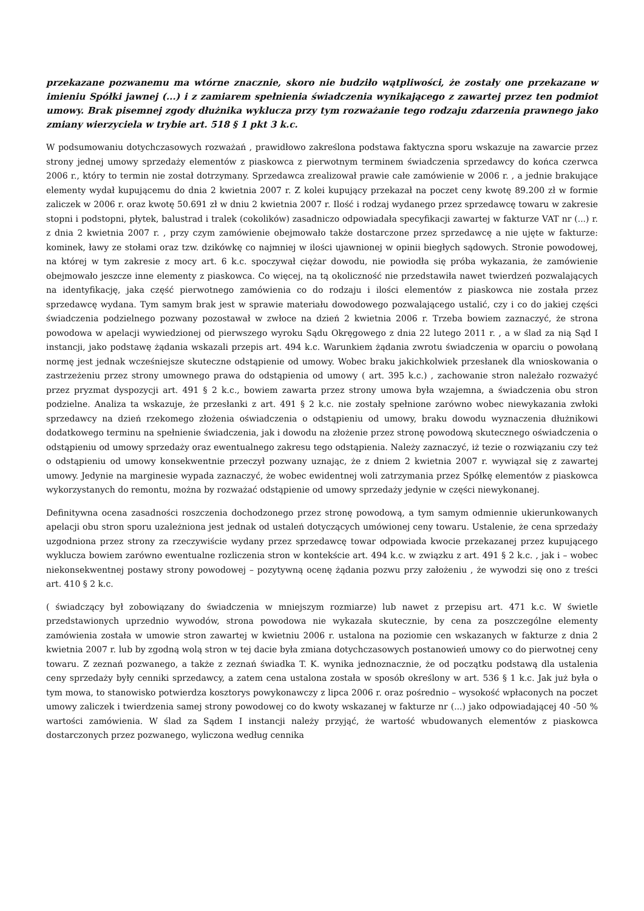przekazane pozwanemu ma wtórne znacznie, skoro nie budziło wątpliwości, że zostały one przekazane w imieniu Spółki jawnej (...) i z zamiarem spełnienia świadczenia wynikającego z zawartej przez ten podmiot umowy. Brak pisemnej zgody dłużnika wyklucza przy tym rozważanie tego rodzaju zdarzenia prawnego jako zmiany wierzyciela w trybie art. 518 § 1 pkt 3 k.c.
W podsumowaniu dotychczasowych rozważań , prawidłowo zakreślona podstawa faktyczna sporu wskazuje na zawarcie przez strony jednej umowy sprzedaży elementów z piaskowca z pierwotnym terminem świadczenia sprzedawcy do końca czerwca 2006 r., który to termin nie został dotrzymany. Sprzedawca zrealizował prawie całe zamówienie w 2006 r. , a jednie brakujące elementy wydał kupującemu do dnia 2 kwietnia 2007 r. Z kolei kupujący przekazał na poczet ceny kwotę 89.200 zł w formie zaliczek w 2006 r. oraz kwotę 50.691 zł w dniu 2 kwietnia 2007 r. Ilość i rodzaj wydanego przez sprzedawcę towaru w zakresie stopni i podstopni, płytek, balustrad i tralek (cokolików) zasadniczo odpowiadała specyfikacji zawartej w fakturze VAT nr (...) r. z dnia 2 kwietnia 2007 r. , przy czym zamówienie obejmowało także dostarczone przez sprzedawcę a nie ujęte w fakturze: kominek, ławy ze stołami oraz tzw. dzikówkę co najmniej w ilości ujawnionej w opinii biegłych sądowych. Stronie powodowej, na której w tym zakresie z mocy art. 6 k.c. spoczywał ciężar dowodu, nie powiodła się próba wykazania, że zamówienie obejmowało jeszcze inne elementy z piaskowca. Co więcej, na tą okoliczność nie przedstawiła nawet twierdzeń pozwalających na identyfikację, jaka część pierwotnego zamówienia co do rodzaju i ilości elementów z piaskowca nie została przez sprzedawcę wydana. Tym samym brak jest w sprawie materiału dowodowego pozwalającego ustalić, czy i co do jakiej części świadczenia podzielnego pozwany pozostawał w zwłoce na dzień 2 kwietnia 2006 r. Trzeba bowiem zaznaczyć, że strona powodowa w apelacji wywiedzionej od pierwszego wyroku Sądu Okręgowego z dnia 22 lutego 2011 r. , a w ślad za nią Sąd I instancji, jako podstawę żądania wskazali przepis art. 494 k.c. Warunkiem żądania zwrotu świadczenia w oparciu o powołaną normę jest jednak wcześniejsze skuteczne odstąpienie od umowy. Wobec braku jakichkolwiek przesłanek dla wnioskowania o zastrzeżeniu przez strony umownego prawa do odstąpienia od umowy ( art. 395 k.c.) , zachowanie stron należało rozważyć przez pryzmat dyspozycji art. 491 § 2 k.c., bowiem zawarta przez strony umowa była wzajemna, a świadczenia obu stron podzielne. Analiza ta wskazuje, że przesłanki z art. 491 § 2 k.c. nie zostały spełnione zarówno wobec niewykazania zwłoki sprzedawcy na dzień rzekomego złożenia oświadczenia o odstąpieniu od umowy, braku dowodu wyznaczenia dłużnikowi dodatkowego terminu na spełnienie świadczenia, jak i dowodu na złożenie przez stronę powodową skutecznego oświadczenia o odstąpieniu od umowy sprzedaży oraz ewentualnego zakresu tego odstąpienia. Należy zaznaczyć, iż tezie o rozwiązaniu czy też o odstąpieniu od umowy konsekwentnie przeczył pozwany uznając, że z dniem 2 kwietnia 2007 r. wywiązał się z zawartej umowy. Jedynie na marginesie wypada zaznaczyć, że wobec ewidentnej woli zatrzymania przez Spółkę elementów z piaskowca wykorzystanych do remontu, można by rozważać odstąpienie od umowy sprzedaży jedynie w części niewykonanej.
Definitywna ocena zasadności roszczenia dochodzonego przez stronę powodową, a tym samym odmiennie ukierunkowanych apelacji obu stron sporu uzależniona jest jednak od ustaleń dotyczących umówionej ceny towaru. Ustalenie, że cena sprzedaży uzgodniona przez strony za rzeczywiście wydany przez sprzedawcę towar odpowiada kwocie przekazanej przez kupującego wyklucza bowiem zarówno ewentualne rozliczenia stron w kontekście art. 494 k.c. w związku z art. 491 § 2 k.c. , jak i – wobec niekonsekwentnej postawy strony powodowej – pozytywną ocenę żądania pozwu przy założeniu , że wywodzi się ono z treści art. 410 § 2 k.c.
( świadczący był zobowiązany do świadczenia w mniejszym rozmiarze) lub nawet z przepisu art. 471 k.c. W świetle przedstawionych uprzednio wywodów, strona powodowa nie wykazała skutecznie, by cena za poszczególne elementy zamówienia została w umowie stron zawartej w kwietniu 2006 r. ustalona na poziomie cen wskazanych w fakturze z dnia 2 kwietnia 2007 r. lub by zgodną wolą stron w tej dacie była zmiana dotychczasowych postanowień umowy co do pierwotnej ceny towaru. Z zeznań pozwanego, a także z zeznań świadka T. K. wynika jednoznacznie, że od początku podstawą dla ustalenia ceny sprzedaży były cenniki sprzedawcy, a zatem cena ustalona została w sposób określony w art. 536 § 1 k.c. Jak już była o tym mowa, to stanowisko potwierdza kosztorys powykonawczy z lipca 2006 r. oraz pośrednio – wysokość wpłaconych na poczet umowy zaliczek i twierdzenia samej strony powodowej co do kwoty wskazanej w fakturze nr (...) jako odpowiadającej 40 -50 % wartości zamówienia. W ślad za Sądem I instancji należy przyjąć, że wartość wbudowanych elementów z piaskowca dostarczonych przez pozwanego, wyliczona według cennika